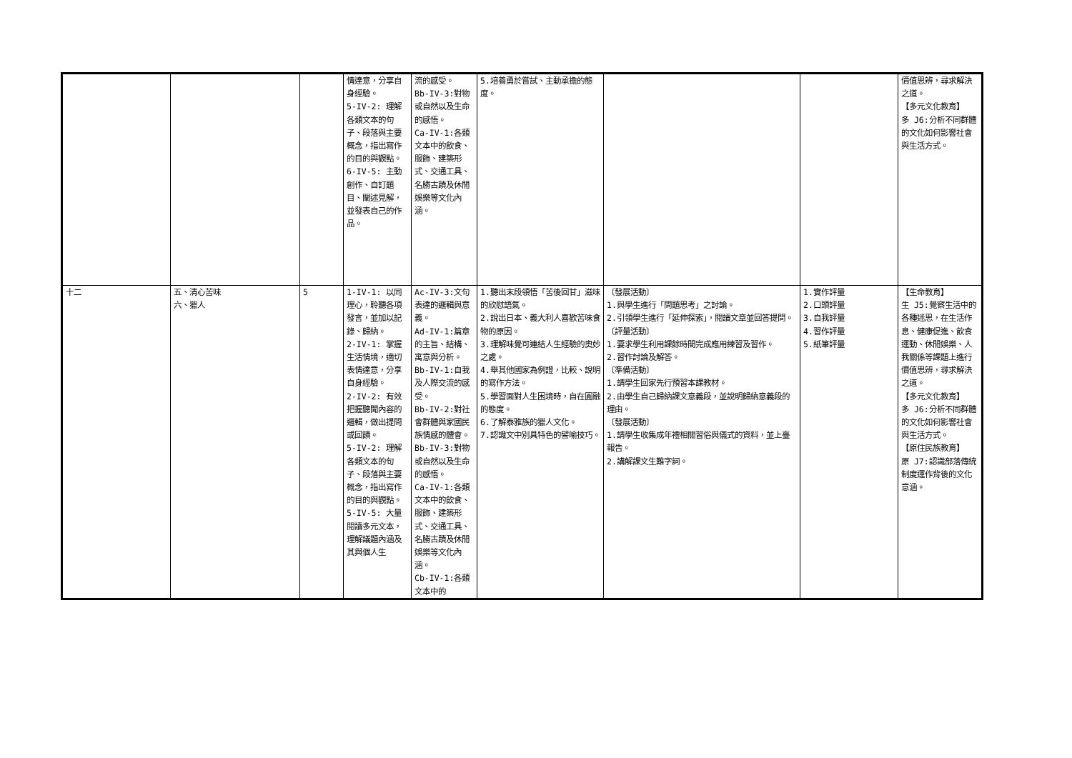| | | | 情達意，分享自身經驗。 5-IV-2: 理解各類文本的句子、段落與主要概念，指出寫作的目的與觀點。 6-IV-5: 主動創作、自訂題目、闡述見解，並發表自己的作品。 | 流的感受。 Bb-IV-3:對物或自然以及生命的感悟。 Ca-IV-1:各類文本中的飲食、服飾、建築形式、交通工具、名勝古蹟及休閒娛樂等文化內涵。 | 5.培養勇於嘗試、主動承擔的態度。 | | | 價值思辨，尋求解決之道。 【多元文化教育】 多 J6:分析不同群體的文化如何影響社會與生活方式。 |
| 十二 | 五、清心苦味 六、獵人 | 5 | 1-IV-1: 以同理心，聆聽各項發言，並加以記錄、歸納。 2-IV-1: 掌握生活情境，適切表情達意，分享自身經驗。 2-IV-2: 有效把握聽聞內容的邏輯，做出提問或回饋。 5-IV-2: 理解各類文本的句子、段落與主要概念，指出寫作的目的與觀點。 5-IV-5: 大量閱讀多元文本，理解議題內涵及其與個人生 | Ac-IV-3:文句表達的邏輯與意義。 Ad-IV-1:篇章的主旨、結構、寓意與分析。 Bb-IV-1:自我及人際交流的感受。 Bb-IV-2:對社會群體與家國民族情感的體會。 Bb-IV-3:對物或自然以及生命的感悟。 Ca-IV-1:各類文本中的飲食、服飾、建築形式、交通工具、名勝古蹟及休閒娛樂等文化內涵。 Cb-IV-1:各類文本中的 | 1.聽出末段領悟「苦後回甘」滋味的欣慰語氣。 2.說出日本、義大利人喜歡苦味食物的原因。 3.理解味覺可連結人生經驗的奧妙之處。 4.舉其他國家為例證，比較、說明的寫作方法。 5.學習面對人生困境時，自在圓融的態度。 6.了解泰雅族的獵人文化。 7.認識文中別具特色的譬喻技巧。 | 〔發展活動〕 1.與學生進行「問題思考」之討論。 2.引領學生進行「延伸探索」，閱讀文章並回答提問。 〔評量活動〕 1.要求學生利用課餘時間完成應用練習及習作。 2.習作討論及解答。 〔準備活動〕 1.請學生回家先行預習本課教材。 2.由學生自己歸納課文意義段，並說明歸納意義段的理由。 〔發展活動〕 1.請學生收集成年禮相關習俗與儀式的資料，並上臺報告。 2.講解課文生難字詞。 | 1.實作評量 2.口頭評量 3.自我評量 4.習作評量 5.紙筆評量 | 【生命教育】 生 J5:覺察生活中的各種迷思，在生活作息、健康促進、飲食運動、休閒娛樂、人我關係等課題上進行價值思辨，尋求解決之道。 【多元文化教育】 多 J6:分析不同群體的文化如何影響社會與生活方式。 【原住民族教育】 原 J7:認識部落傳統制度運作背後的文化意涵。 |